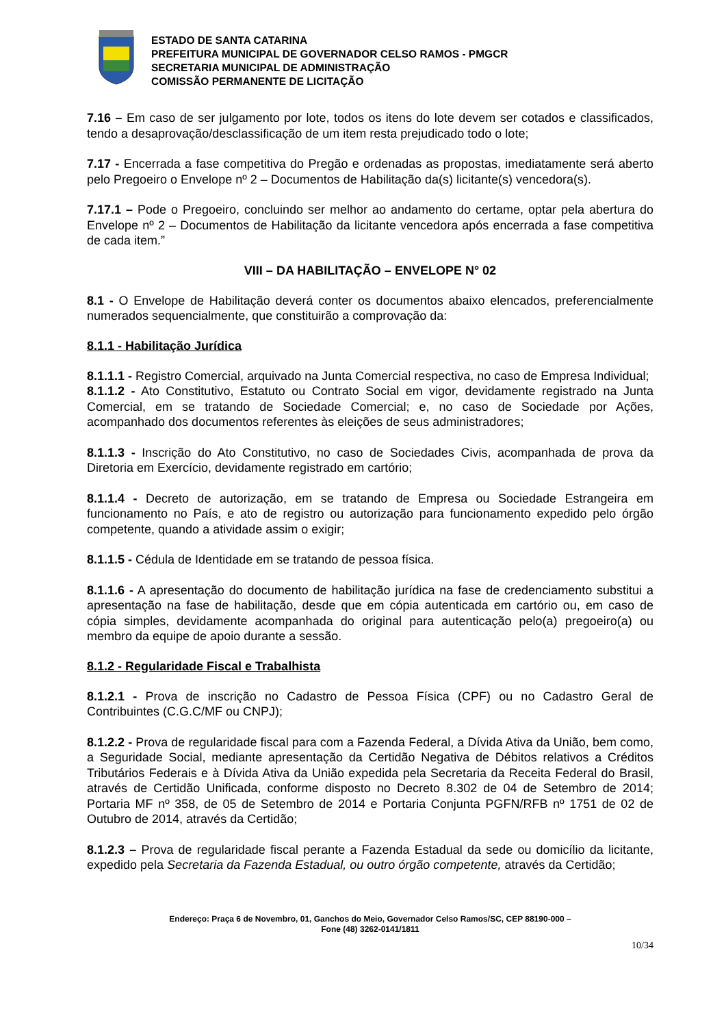ESTADO DE SANTA CATARINA
PREFEITURA MUNICIPAL DE GOVERNADOR CELSO RAMOS - PMGCR
SECRETARIA MUNICIPAL DE ADMINISTRAÇÃO
COMISSÃO PERMANENTE DE LICITAÇÃO
7.16 – Em caso de ser julgamento por lote, todos os itens do lote devem ser cotados e classificados, tendo a desaprovação/desclassificação de um item resta prejudicado todo o lote;
7.17 - Encerrada a fase competitiva do Pregão e ordenadas as propostas, imediatamente será aberto pelo Pregoeiro o Envelope nº 2 – Documentos de Habilitação da(s) licitante(s) vencedora(s).
7.17.1 – Pode o Pregoeiro, concluindo ser melhor ao andamento do certame, optar pela abertura do Envelope nº 2 – Documentos de Habilitação da licitante vencedora após encerrada a fase competitiva de cada item.”
VIII – DA HABILITAÇÃO – ENVELOPE N° 02
8.1 - O Envelope de Habilitação deverá conter os documentos abaixo elencados, preferencialmente numerados sequencialmente, que constituirão a comprovação da:
8.1.1 - Habilitação Jurídica
8.1.1.1 - Registro Comercial, arquivado na Junta Comercial respectiva, no caso de Empresa Individual;
8.1.1.2 - Ato Constitutivo, Estatuto ou Contrato Social em vigor, devidamente registrado na Junta Comercial, em se tratando de Sociedade Comercial; e, no caso de Sociedade por Ações, acompanhado dos documentos referentes às eleições de seus administradores;
8.1.1.3 - Inscrição do Ato Constitutivo, no caso de Sociedades Civis, acompanhada de prova da Diretoria em Exercício, devidamente registrado em cartório;
8.1.1.4 - Decreto de autorização, em se tratando de Empresa ou Sociedade Estrangeira em funcionamento no País, e ato de registro ou autorização para funcionamento expedido pelo órgão competente, quando a atividade assim o exigir;
8.1.1.5 - Cédula de Identidade em se tratando de pessoa física.
8.1.1.6 - A apresentação do documento de habilitação jurídica na fase de credenciamento substitui a apresentação na fase de habilitação, desde que em cópia autenticada em cartório ou, em caso de cópia simples, devidamente acompanhada do original para autenticação pelo(a) pregoeiro(a) ou membro da equipe de apoio durante a sessão.
8.1.2 - Regularidade Fiscal e Trabalhista
8.1.2.1 - Prova de inscrição no Cadastro de Pessoa Física (CPF) ou no Cadastro Geral de Contribuintes (C.G.C/MF ou CNPJ);
8.1.2.2 - Prova de regularidade fiscal para com a Fazenda Federal, a Dívida Ativa da União, bem como, a Seguridade Social, mediante apresentação da Certidão Negativa de Débitos relativos a Créditos Tributários Federais e à Dívida Ativa da União expedida pela Secretaria da Receita Federal do Brasil, através de Certidão Unificada, conforme disposto no Decreto 8.302 de 04 de Setembro de 2014; Portaria MF nº 358, de 05 de Setembro de 2014 e Portaria Conjunta PGFN/RFB nº 1751 de 02 de Outubro de 2014, através da Certidão;
8.1.2.3 – Prova de regularidade fiscal perante a Fazenda Estadual da sede ou domicílio da licitante, expedido pela Secretaria da Fazenda Estadual, ou outro órgão competente, através da Certidão;
Endereço: Praça 6 de Novembro, 01, Ganchos do Meio, Governador Celso Ramos/SC, CEP 88190-000 –
Fone (48) 3262-0141/1811
10/34